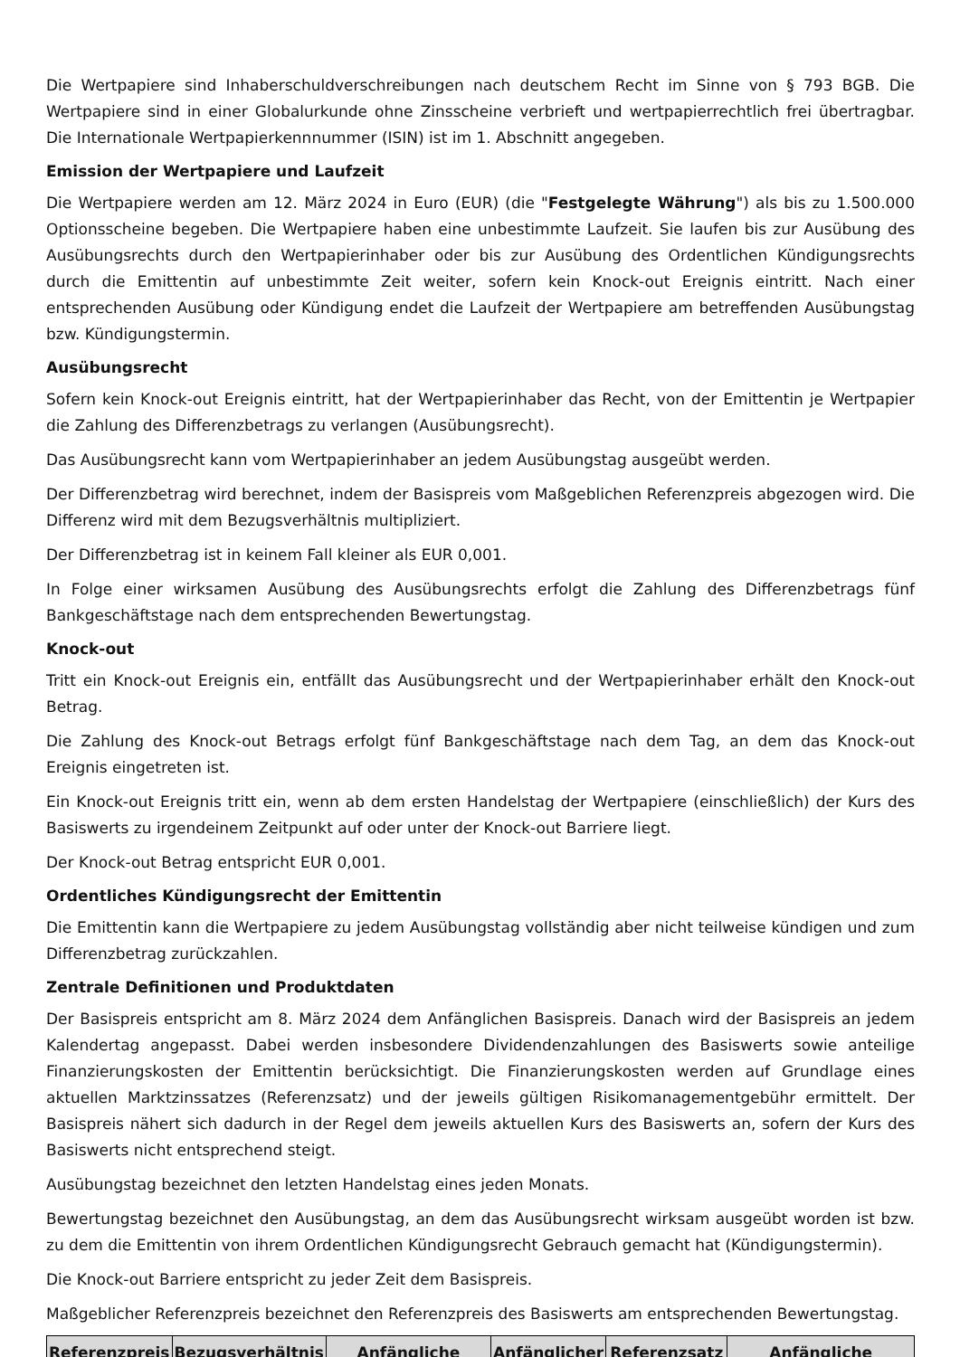Die Wertpapiere sind Inhaberschuldverschreibungen nach deutschem Recht im Sinne von § 793 BGB. Die Wertpapiere sind in einer Globalurkunde ohne Zinsscheine verbrieft und wertpapierrechtlich frei übertragbar. Die Internationale Wertpapierkennnummer (ISIN) ist im 1. Abschnitt angegeben.
Emission der Wertpapiere und Laufzeit
Die Wertpapiere werden am 12. März 2024 in Euro (EUR) (die "Festgelegte Währung") als bis zu 1.500.000 Optionsscheine begeben. Die Wertpapiere haben eine unbestimmte Laufzeit. Sie laufen bis zur Ausübung des Ausübungsrechts durch den Wertpapierinhaber oder bis zur Ausübung des Ordentlichen Kündigungsrechts durch die Emittentin auf unbestimmte Zeit weiter, sofern kein Knock-out Ereignis eintritt. Nach einer entsprechenden Ausübung oder Kündigung endet die Laufzeit der Wertpapiere am betreffenden Ausübungstag bzw. Kündigungstermin.
Ausübungsrecht
Sofern kein Knock-out Ereignis eintritt, hat der Wertpapierinhaber das Recht, von der Emittentin je Wertpapier die Zahlung des Differenzbetrags zu verlangen (Ausübungsrecht).
Das Ausübungsrecht kann vom Wertpapierinhaber an jedem Ausübungstag ausgeübt werden.
Der Differenzbetrag wird berechnet, indem der Basispreis vom Maßgeblichen Referenzpreis abgezogen wird. Die Differenz wird mit dem Bezugsverhältnis multipliziert.
Der Differenzbetrag ist in keinem Fall kleiner als EUR 0,001.
In Folge einer wirksamen Ausübung des Ausübungsrechts erfolgt die Zahlung des Differenzbetrags fünf Bankgeschäftstage nach dem entsprechenden Bewertungstag.
Knock-out
Tritt ein Knock-out Ereignis ein, entfällt das Ausübungsrecht und der Wertpapierinhaber erhält den Knock-out Betrag.
Die Zahlung des Knock-out Betrags erfolgt fünf Bankgeschäftstage nach dem Tag, an dem das Knock-out Ereignis eingetreten ist.
Ein Knock-out Ereignis tritt ein, wenn ab dem ersten Handelstag der Wertpapiere (einschließlich) der Kurs des Basiswerts zu irgendeinem Zeitpunkt auf oder unter der Knock-out Barriere liegt.
Der Knock-out Betrag entspricht EUR 0,001.
Ordentliches Kündigungsrecht der Emittentin
Die Emittentin kann die Wertpapiere zu jedem Ausübungstag vollständig aber nicht teilweise kündigen und zum Differenzbetrag zurückzahlen.
Zentrale Definitionen und Produktdaten
Der Basispreis entspricht am 8. März 2024 dem Anfänglichen Basispreis. Danach wird der Basispreis an jedem Kalendertag angepasst. Dabei werden insbesondere Dividendenzahlungen des Basiswerts sowie anteilige Finanzierungskosten der Emittentin berücksichtigt. Die Finanzierungskosten werden auf Grundlage eines aktuellen Marktzinssatzes (Referenzsatz) und der jeweils gültigen Risikomanagementgebühr ermittelt. Der Basispreis nähert sich dadurch in der Regel dem jeweils aktuellen Kurs des Basiswerts an, sofern der Kurs des Basiswerts nicht entsprechend steigt.
Ausübungstag bezeichnet den letzten Handelstag eines jeden Monats.
Bewertungstag bezeichnet den Ausübungstag, an dem das Ausübungsrecht wirksam ausgeübt worden ist bzw. zu dem die Emittentin von ihrem Ordentlichen Kündigungsrecht Gebrauch gemacht hat (Kündigungstermin).
Die Knock-out Barriere entspricht zu jeder Zeit dem Basispreis.
Maßgeblicher Referenzpreis bezeichnet den Referenzpreis des Basiswerts am entsprechenden Bewertungstag.
| Referenzpreis | Bezugsverhältnis | Anfängliche | Anfänglicher | Referenzsatz | Anfängliche |
| --- | --- | --- | --- | --- | --- |